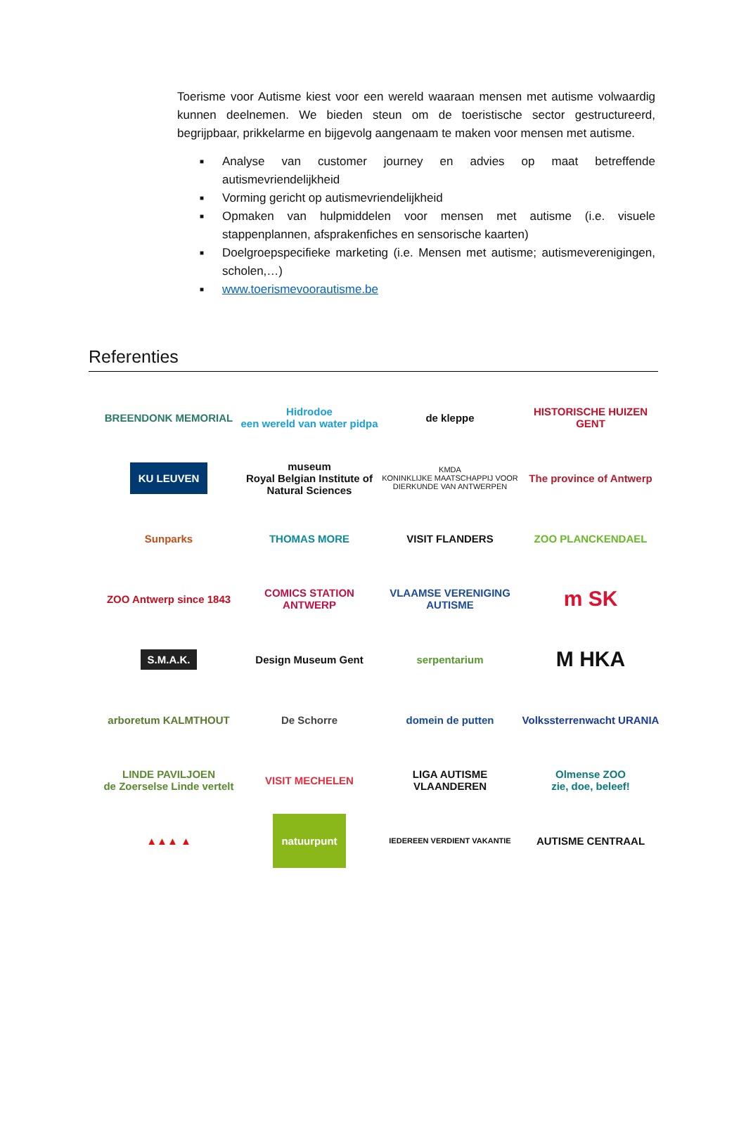Toerisme voor Autisme kiest voor een wereld waaraan mensen met autisme volwaardig kunnen deelnemen. We bieden steun om de toeristische sector gestructureerd, begrijpbaar, prikkelarme en bijgevolg aangenaam te maken voor mensen met autisme.
■ Analyse van customer journey en advies op maat betreffende autismevriendelijkheid
■ Vorming gericht op autismevriendelijkheid
■ Opmaken van hulpmiddelen voor mensen met autisme (i.e. visuele stappenplannen, afsprakenfiches en sensorische kaarten)
■ Doelgroepspecifieke marketing (i.e. Mensen met autisme; autismeverenigingen, scholen,…)
■ www.toerismevoorautisme.be
Referenties
BREENDONK MEMORIAL
Hidrodoe
een wereld van water pidpa
de kleppe
HISTORISCHE HUIZEN GENT
KU LEUVEN
museum
Royal Belgian Institute of Natural Sciences
KMDA
KONINKLIJKE MAATSCHAPPIJ VOOR DIERKUNDE VAN ANTWERPEN
The province of Antwerp
Sunparks
THOMAS MORE
VISIT FLANDERS
ZOO PLANCKENDAEL
ZOO Antwerp since 1843
COMICS STATION ANTWERP
VLAAMSE VERENIGING AUTISME
m SK
S.M.A.K.
Design Museum Gent
serpentarium
M HKA
arboretum KALMTHOUT
De Schorre
domein de putten
Volkssterrenwacht URANIA
LINDE PAVILJOEN
de Zoerselse Linde vertelt
VISIT MECHELEN
LIGA AUTISME VLAANDEREN
Olmense ZOO
zie, doe, beleef!
▲▲▲ ▲
natuurpunt
IEDEREEN VERDIENT VAKANTIE
AUTISME CENTRAAL